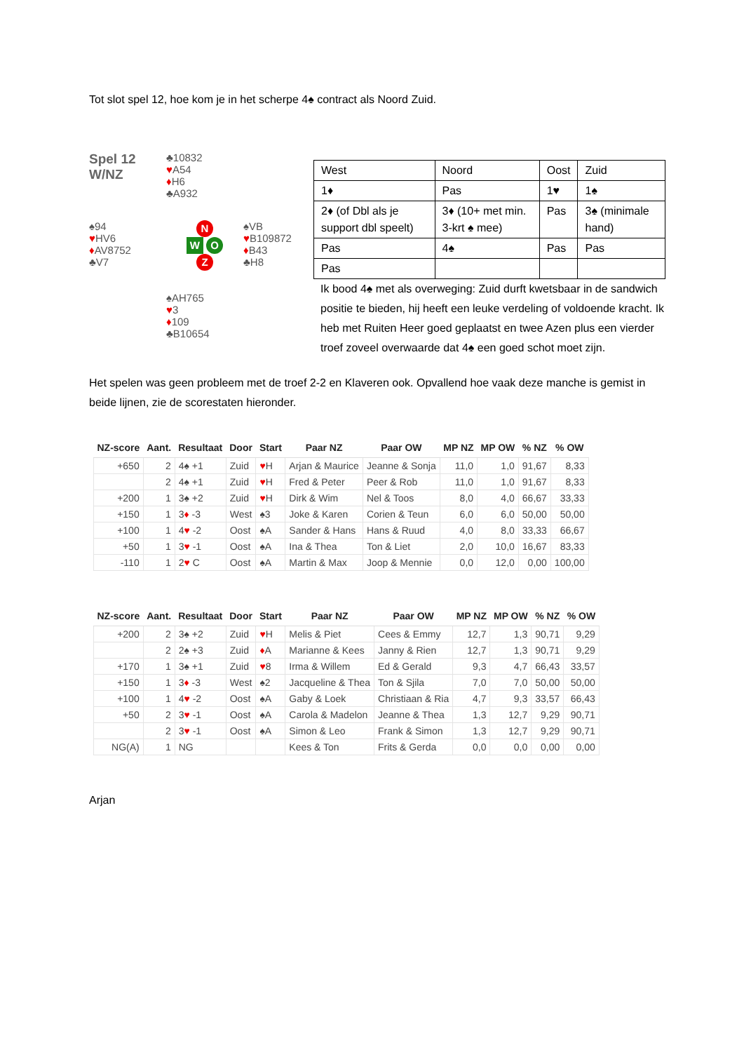Tot slot spel 12, hoe kom je in het scherpe 4♠ contract als Noord Zuid.
Spel 12
W/NZ
♣10832
♥A54
♦H6
♣A932
♠94
♥HV6
♦AV8752
♣V7
N
W O
Z
♠VB
♥B109872
♦B43
♣H8
♠AH765
♥3
♦109
♣B10654
| West | Noord | Oost | Zuid |
| 1♦ | Pas | 1♥ | 1♠ |
| 2♦ (of Dbl als je support dbl speelt) | 3♦ (10+ met min. 3-krt ♠ mee) | Pas | 3♠ (minimale hand) |
| Pas | 4♠ | Pas | Pas |
| Pas | | | |
Ik bood 4♠ met als overweging: Zuid durft kwetsbaar in de sandwich positie te bieden, hij heeft een leuke verdeling of voldoende kracht. Ik heb met Ruiten Heer goed geplaatst en twee Azen plus een vierder troef zoveel overwaarde dat 4♠ een goed schot moet zijn.
Het spelen was geen probleem met de troef 2-2 en Klaveren ook. Opvallend hoe vaak deze manche is gemist in beide lijnen, zie de scorestaten hieronder.
| NZ-score | Aant. | Resultaat | Door | Start | Paar NZ | Paar OW | MP NZ | MP OW | % NZ | % OW |
| --- | --- | --- | --- | --- | --- | --- | --- | --- | --- | --- |
| +650 | 2 | 4♠ +1 | Zuid | ♥ H | Arjan & Maurice | Jeanne & Sonja | 11,0 | 1,0 | 91,67 | 8,33 |
| | 2 | 4♠ +1 | Zuid | ♥ H | Fred & Peter | Peer & Rob | 11,0 | 1,0 | 91,67 | 8,33 |
| +200 | 1 | 3♠ +2 | Zuid | ♥ H | Dirk & Wim | Nel & Toos | 8,0 | 4,0 | 66,67 | 33,33 |
| +150 | 1 | 3 ♦ -3 | West | ♠3 | Joke & Karen | Corien & Teun | 6,0 | 6,0 | 50,00 | 50,00 |
| +100 | 1 | 4 ♥ -2 | Oost | ♠A | Sander & Hans | Hans & Ruud | 4,0 | 8,0 | 33,33 | 66,67 |
| +50 | 1 | 3 ♥ -1 | Oost | ♠A | Ina & Thea | Ton & Liet | 2,0 | 10,0 | 16,67 | 83,33 |
| -110 | 1 | 2 ♥ C | Oost | ♠A | Martin & Max | Joop & Mennie | 0,0 | 12,0 | 0,00 | 100,00 |
| NZ-score | Aant. | Resultaat | Door | Start | Paar NZ | Paar OW | MP NZ | MP OW | % NZ | % OW |
| --- | --- | --- | --- | --- | --- | --- | --- | --- | --- | --- |
| +200 | 2 | 3♠ +2 | Zuid | ♥ H | Melis & Piet | Cees & Emmy | 12,7 | 1,3 | 90,71 | 9,29 |
| | 2 | 2♠ +3 | Zuid | ♦ A | Marianne & Kees | Janny & Rien | 12,7 | 1,3 | 90,71 | 9,29 |
| +170 | 1 | 3♠ +1 | Zuid | ♥ 8 | Irma & Willem | Ed & Gerald | 9,3 | 4,7 | 66,43 | 33,57 |
| +150 | 1 | 3 ♦ -3 | West | ♠2 | Jacqueline & Thea | Ton & Sjila | 7,0 | 7,0 | 50,00 | 50,00 |
| +100 | 1 | 4 ♥ -2 | Oost | ♠A | Gaby & Loek | Christiaan & Ria | 4,7 | 9,3 | 33,57 | 66,43 |
| +50 | 2 | 3 ♥ -1 | Oost | ♠A | Carola & Madelon | Jeanne & Thea | 1,3 | 12,7 | 9,29 | 90,71 |
| | 2 | 3 ♥ -1 | Oost | ♠A | Simon & Leo | Frank & Simon | 1,3 | 12,7 | 9,29 | 90,71 |
| NG(A) | 1 | NG | | | Kees & Ton | Frits & Gerda | 0,0 | 0,0 | 0,00 | 0,00 |
Arjan